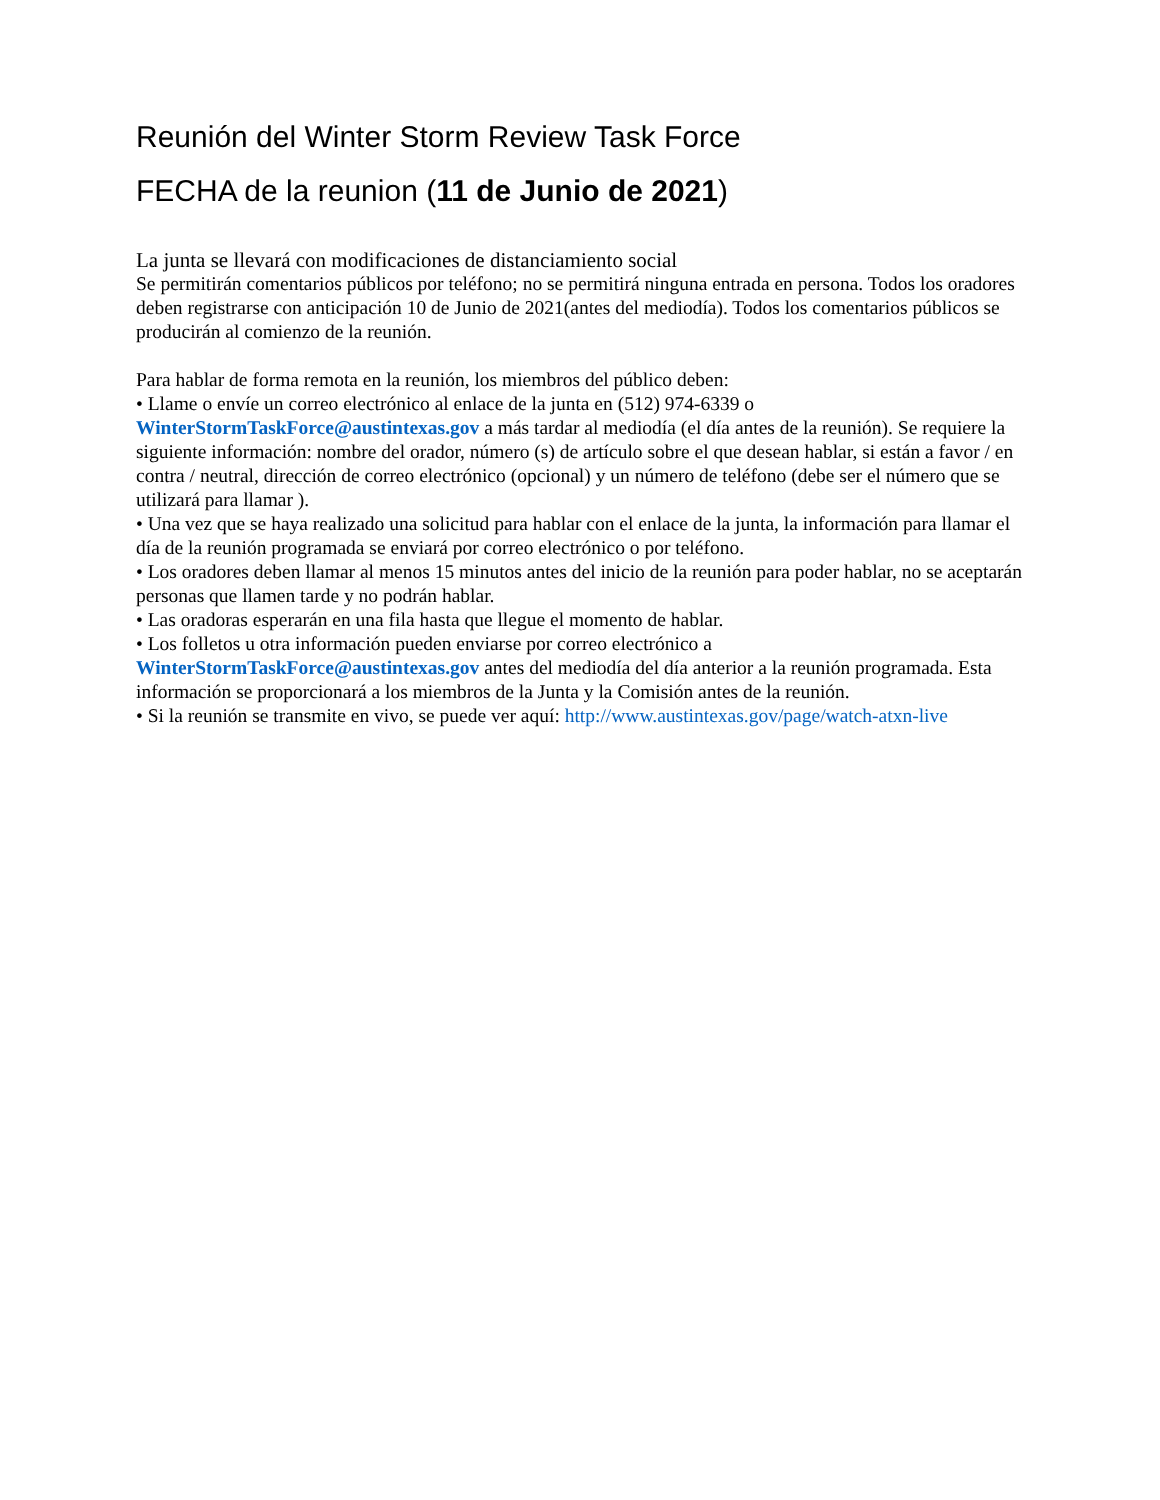Reunión del Winter Storm Review Task Force
FECHA de la reunion (11 de Junio de 2021)
La junta se llevará con modificaciones de distanciamiento social
Se permitirán comentarios públicos por teléfono; no se permitirá ninguna entrada en persona. Todos los oradores deben registrarse con anticipación 10 de Junio de 2021(antes del mediodía). Todos los comentarios públicos se producirán al comienzo de la reunión.
Para hablar de forma remota en la reunión, los miembros del público deben:
• Llame o envíe un correo electrónico al enlace de la junta en (512) 974-6339 o WinterStormTaskForce@austintexas.gov a más tardar al mediodía (el día antes de la reunión). Se requiere la siguiente información: nombre del orador, número (s) de artículo sobre el que desean hablar, si están a favor / en contra / neutral, dirección de correo electrónico (opcional) y un número de teléfono (debe ser el número que se utilizará para llamar ).
• Una vez que se haya realizado una solicitud para hablar con el enlace de la junta, la información para llamar el día de la reunión programada se enviará por correo electrónico o por teléfono.
• Los oradores deben llamar al menos 15 minutos antes del inicio de la reunión para poder hablar, no se aceptarán personas que llamen tarde y no podrán hablar.
• Las oradoras esperarán en una fila hasta que llegue el momento de hablar.
• Los folletos u otra información pueden enviarse por correo electrónico a WinterStormTaskForce@austintexas.gov antes del mediodía del día anterior a la reunión programada. Esta información se proporcionará a los miembros de la Junta y la Comisión antes de la reunión.
• Si la reunión se transmite en vivo, se puede ver aquí: http://www.austintexas.gov/page/watch-atxn-live